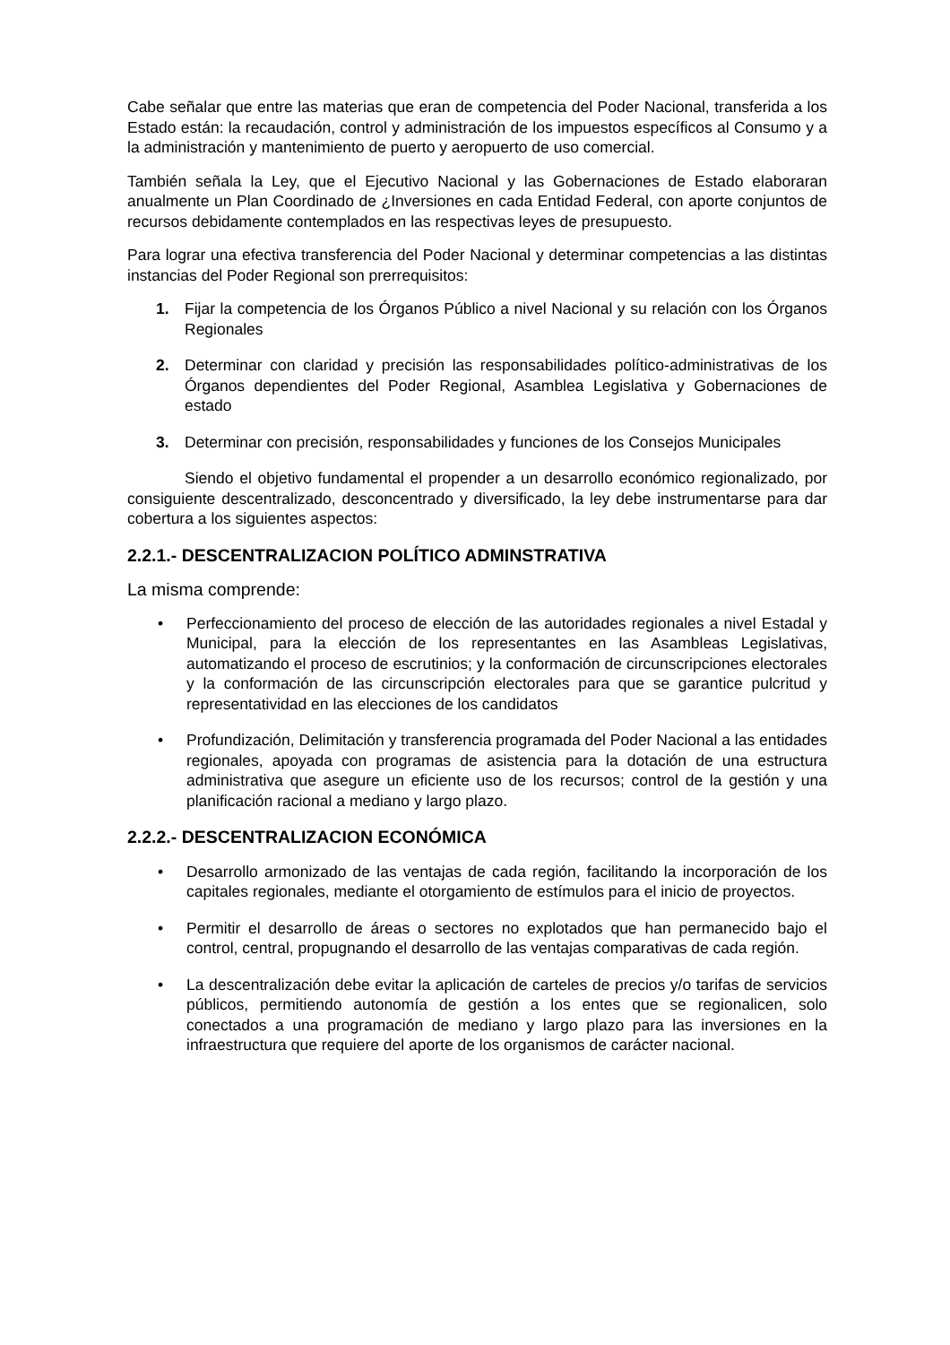Cabe señalar que entre las materias que eran de competencia del Poder Nacional, transferida a los Estado están: la recaudación, control y administración de los impuestos específicos al Consumo y a la administración y mantenimiento de puerto y aeropuerto de uso comercial.
También señala la Ley, que el Ejecutivo Nacional y las Gobernaciones de Estado elaboraran anualmente un Plan Coordinado de ¿Inversiones en cada Entidad Federal, con aporte conjuntos de recursos debidamente contemplados en las respectivas leyes de presupuesto.
Para lograr una efectiva transferencia del Poder Nacional y determinar competencias a las distintas instancias del Poder Regional son prerrequisitos:
1. Fijar la competencia de los Órganos Público a nivel Nacional y su relación con los Órganos Regionales
2. Determinar con claridad y precisión las responsabilidades político-administrativas de los Órganos dependientes del Poder Regional, Asamblea Legislativa y Gobernaciones de estado
3. Determinar con precisión, responsabilidades y funciones de los Consejos Municipales
Siendo el objetivo fundamental el propender a un desarrollo económico regionalizado, por consiguiente descentralizado, desconcentrado y diversificado, la ley debe instrumentarse para dar cobertura a los siguientes aspectos:
2.2.1.- DESCENTRALIZACION POLÍTICO ADMINSTRATIVA
La misma comprende:
• Perfeccionamiento del proceso de elección de las autoridades regionales a nivel Estadal y Municipal, para la elección de los representantes en las Asambleas Legislativas, automatizando el proceso de escrutinios; y la conformación de circunscripciones electorales y la conformación de las circunscripción electorales para que se garantice pulcritud y representatividad en las elecciones de los candidatos
• Profundización, Delimitación y transferencia programada del Poder Nacional a las entidades regionales, apoyada con programas de asistencia para la dotación de una estructura administrativa que asegure un eficiente uso de los recursos; control de la gestión y una planificación racional a mediano y largo plazo.
2.2.2.- DESCENTRALIZACION ECONÓMICA
• Desarrollo armonizado de las ventajas de cada región, facilitando la incorporación de los capitales regionales, mediante el otorgamiento de estímulos para el inicio de proyectos.
• Permitir el desarrollo de áreas o sectores no explotados que han permanecido bajo el control, central, propugnando el desarrollo de las ventajas comparativas de cada región.
• La descentralización debe evitar la aplicación de carteles de precios y/o tarifas de servicios públicos, permitiendo autonomía de gestión a los entes que se regionalicen, solo conectados a una programación de mediano y largo plazo para las inversiones en la infraestructura que requiere del aporte de los organismos de carácter nacional.